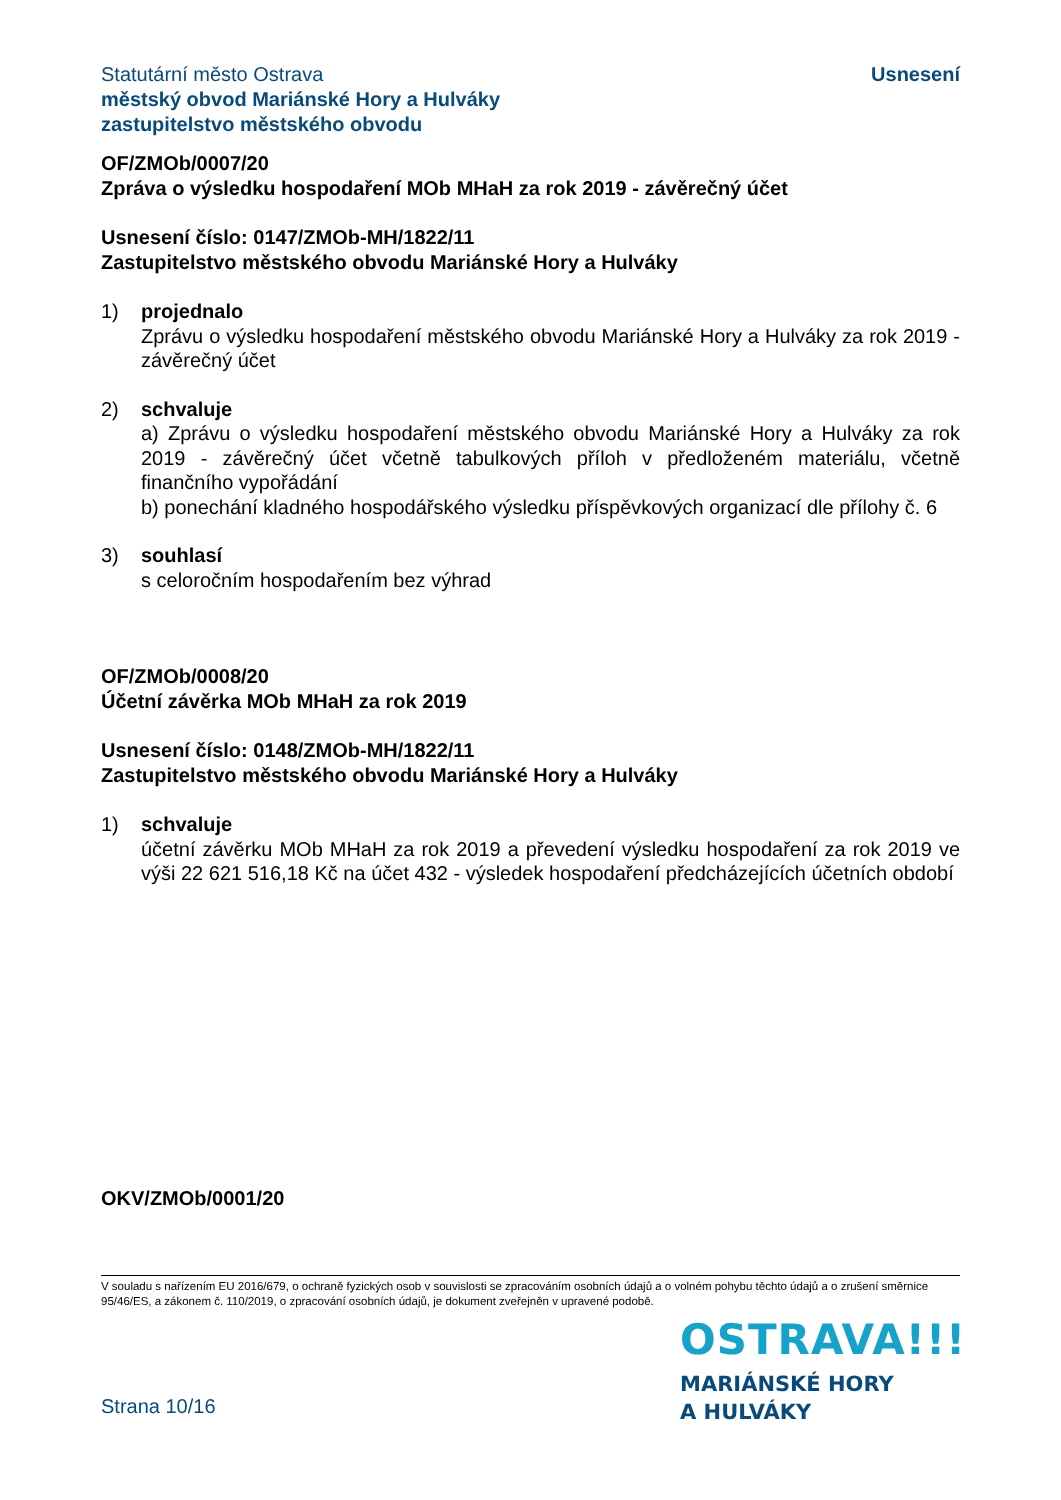Statutární město Ostrava
městský obvod Mariánské Hory a Hulváky
zastupitelstvo městského obvodu
Usnesení
OF/ZMOb/0007/20
Zpráva o výsledku hospodaření MOb MHaH za rok 2019 - závěrečný účet
Usnesení číslo: 0147/ZMOb-MH/1822/11
Zastupitelstvo městského obvodu Mariánské Hory a Hulváky
1) projednalo
Zprávu o výsledku hospodaření městského obvodu Mariánské Hory a Hulváky za rok 2019 - závěrečný účet
2) schvaluje
a) Zprávu o výsledku hospodaření městského obvodu Mariánské Hory a Hulváky za rok 2019 - závěrečný účet včetně tabulkových příloh v předloženém materiálu, včetně finančního vypořádání
b) ponechání kladného hospodářského výsledku příspěvkových organizací dle přílohy č. 6
3) souhlasí
s celoročním hospodařením bez výhrad
OF/ZMOb/0008/20
Účetní závěrka MOb MHaH za rok 2019
Usnesení číslo: 0148/ZMOb-MH/1822/11
Zastupitelstvo městského obvodu Mariánské Hory a Hulváky
1) schvaluje
účetní závěrku MOb MHaH za rok 2019 a převedení výsledku hospodaření za rok 2019 ve výši 22 621 516,18 Kč na účet 432 - výsledek hospodaření předcházejících účetních období
OKV/ZMOb/0001/20
V souladu s nařízením EU 2016/679, o ochraně fyzických osob v souvislosti se zpracováním osobních údajů a o volném pohybu těchto údajů a o zrušení směrnice 95/46/ES, a zákonem č. 110/2019, o zpracování osobních údajů, je dokument zveřejněn v upravené podobě.
OSTRAVA!!!
MARIÁNSKÉ HORY
A HULVÁKY
Strana 10/16